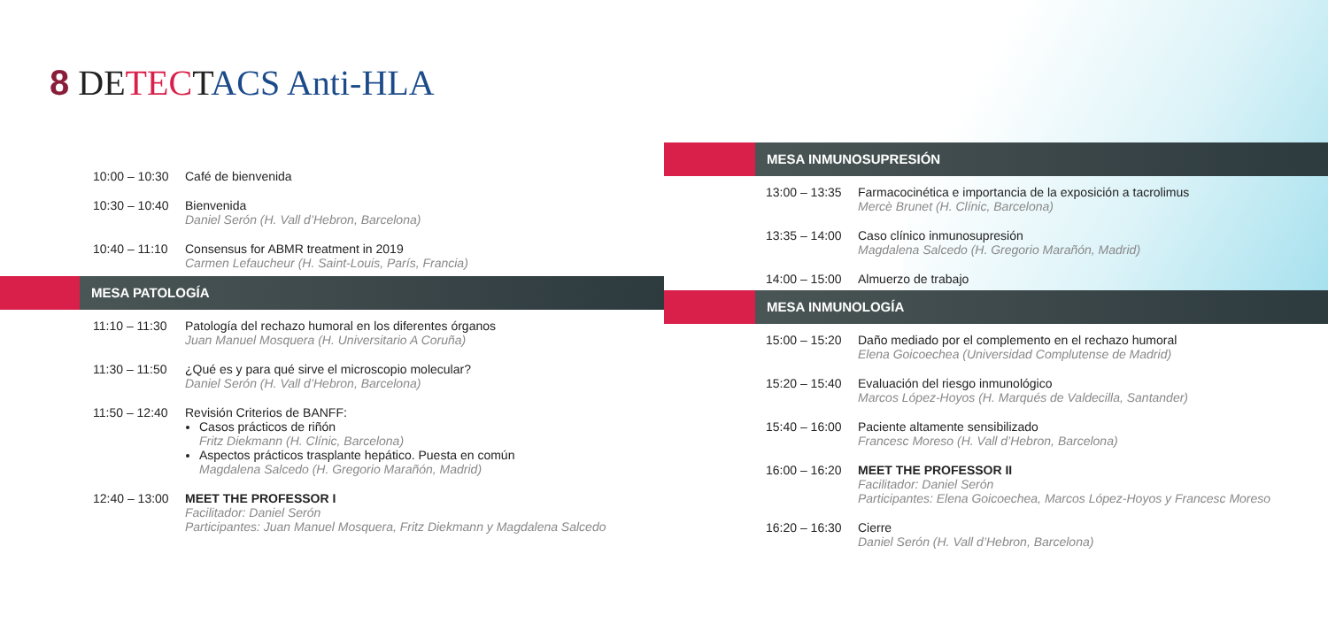8 DETECTACS Anti-HLA
10:00 – 10:30
Café de bienvenida
10:30 – 10:40
Bienvenida
Daniel Serón (H. Vall d’Hebron, Barcelona)
10:40 – 11:10
Consensus for ABMR treatment in 2019
Carmen Lefaucheur (H. Saint-Louis, París, Francia)
MESA PATOLOGÍA
11:10 – 11:30
Patología del rechazo humoral en los diferentes órganos
Juan Manuel Mosquera (H. Universitario A Coruña)
11:30 – 11:50
¿Qué es y para qué sirve el microscopio molecular?
Daniel Serón (H. Vall d’Hebron, Barcelona)
11:50 – 12:40
Revisión Criterios de BANFF:
Casos prácticos de riñón
Fritz Diekmann (H. Clínic, Barcelona)
Aspectos prácticos trasplante hepático. Puesta en común
Magdalena Salcedo (H. Gregorio Marañón, Madrid)
12:40 – 13:00
MEET THE PROFESSOR I
Facilitador: Daniel Serón
Participantes: Juan Manuel Mosquera, Fritz Diekmann y Magdalena Salcedo
MESA INMUNOSUPRESIÓN
13:00 – 13:35
Farmacocinética e importancia de la exposición a tacrolimus
Mercè Brunet (H. Clínic, Barcelona)
13:35 – 14:00
Caso clínico inmunosupresión
Magdalena Salcedo (H. Gregorio Marañón, Madrid)
14:00 – 15:00
Almuerzo de trabajo
MESA INMUNOLOGÍA
15:00 – 15:20
Daño mediado por el complemento en el rechazo humoral
Elena Goicoechea (Universidad Complutense de Madrid)
15:20 – 15:40
Evaluación del riesgo inmunológico
Marcos López-Hoyos (H. Marqués de Valdecilla, Santander)
15:40 – 16:00
Paciente altamente sensibilizado
Francesc Moreso (H. Vall d’Hebron, Barcelona)
16:00 – 16:20
MEET THE PROFESSOR II
Facilitador: Daniel Serón
Participantes: Elena Goicoechea, Marcos López-Hoyos y Francesc Moreso
16:20 – 16:30
Cierre
Daniel Serón (H. Vall d’Hebron, Barcelona)